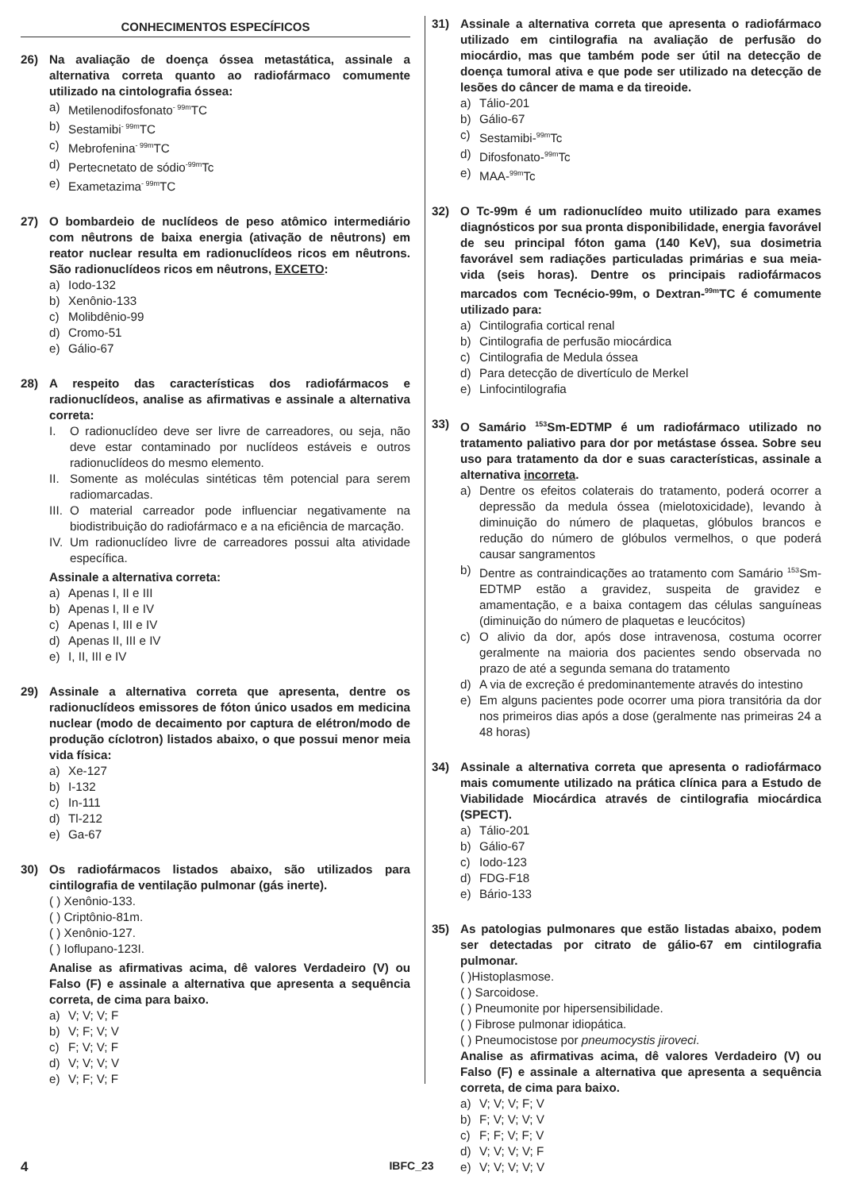CONHECIMENTOS ESPECÍFICOS
26) Na avaliação de doença óssea metastática, assinale a alternativa correta quanto ao radiofármaco comumente utilizado na cintolografia óssea:
a) Metilenodifosfonato<sup>- 99m</sup>TC
b) Sestamibi<sup>- 99m</sup>TC
c) Mebrofenina<sup>- 99m</sup>TC
d) Pertecnetato de sódio<sup>-99m</sup>Tc
e) Exametazima<sup>- 99m</sup>TC
27) O bombardeio de nuclídeos de peso atômico intermediário com nêutrons de baixa energia (ativação de nêutrons) em reator nuclear resulta em radionuclídeos ricos em nêutrons. São radionuclídeos ricos em nêutrons, EXCETO:
a) Iodo-132
b) Xenônio-133
c) Molibdênio-99
d) Cromo-51
e) Gálio-67
28) A respeito das características dos radiofármacos e radionuclídeos, analise as afirmativas e assinale a alternativa correta:
I. O radionuclídeo deve ser livre de carreadores, ou seja, não deve estar contaminado por nuclídeos estáveis e outros radionuclídeos do mesmo elemento.
II. Somente as moléculas sintéticas têm potencial para serem radiomarcadas.
III. O material carreador pode influenciar negativamente na biodistribuição do radiofármaco e a na eficiência de marcação.
IV. Um radionuclídeo livre de carreadores possui alta atividade específica.
Assinale a alternativa correta:
a) Apenas I, II e III
b) Apenas I, II e IV
c) Apenas I, III e IV
d) Apenas II, III e IV
e) I, II, III e IV
29) Assinale a alternativa correta que apresenta, dentre os radionuclídeos emissores de fóton único usados em medicina nuclear (modo de decaimento por captura de elétron/modo de produção cíclotron) listados abaixo, o que possui menor meia vida física:
a) Xe-127
b) I-132
c) In-111
d) Tl-212
e) Ga-67
30) Os radiofármacos listados abaixo, são utilizados para cintilografia de ventilação pulmonar (gás inerte).
( ) Xenônio-133.
( ) Criptônio-81m.
( ) Xenônio-127.
( ) Ioflupano-123I.
Analise as afirmativas acima, dê valores Verdadeiro (V) ou Falso (F) e assinale a alternativa que apresenta a sequência correta, de cima para baixo.
a) V; V; V; F
b) V; F; V; V
c) F; V; V; F
d) V; V; V; V
e) V; F; V; F
31) Assinale a alternativa correta que apresenta o radiofármaco utilizado em cintilografia na avaliação de perfusão do miocárdio, mas que também pode ser útil na detecção de doença tumoral ativa e que pode ser utilizado na detecção de lesões do câncer de mama e da tireoide.
a) Tálio-201
b) Gálio-67
c) Sestamibi-<sup>99m</sup>Tc
d) Difosfonato-<sup>99m</sup>Tc
e) MAA-<sup>99m</sup>Tc
32) O Tc-99m é um radionuclídeo muito utilizado para exames diagnósticos por sua pronta disponibilidade, energia favorável de seu principal fóton gama (140 KeV), sua dosimetria favorável sem radiações particuladas primárias e sua meia-vida (seis horas). Dentre os principais radiofármacos marcados com Tecnécio-99m, o Dextran-<sup>99m</sup>TC é comumente utilizado para:
a) Cintilografia cortical renal
b) Cintilografia de perfusão miocárdica
c) Cintilografia de Medula óssea
d) Para detecção de divertículo de Merkel
e) Linfocintilografia
33) O Samário <sup>153</sup>Sm-EDTMP é um radiofármaco utilizado no tratamento paliativo para dor por metástase óssea. Sobre seu uso para tratamento da dor e suas características, assinale a alternativa incorreta.
a) Dentre os efeitos colaterais do tratamento, poderá ocorrer a depressão da medula óssea (mielotoxicidade), levando à diminuição do número de plaquetas, glóbulos brancos e redução do número de glóbulos vermelhos, o que poderá causar sangramentos
b) Dentre as contraindicações ao tratamento com Samário <sup>153</sup>Sm-EDTMP estão a gravidez, suspeita de gravidez e amamentação, e a baixa contagem das células sanguíneas (diminuição do número de plaquetas e leucócitos)
c) O alivio da dor, após dose intravenosa, costuma ocorrer geralmente na maioria dos pacientes sendo observada no prazo de até a segunda semana do tratamento
d) A via de excreção é predominantemente através do intestino
e) Em alguns pacientes pode ocorrer uma piora transitória da dor nos primeiros dias após a dose (geralmente nas primeiras 24 a 48 horas)
34) Assinale a alternativa correta que apresenta o radiofármaco mais comumente utilizado na prática clínica para a Estudo de Viabilidade Miocárdica através de cintilografia miocárdica (SPECT).
a) Tálio-201
b) Gálio-67
c) Iodo-123
d) FDG-F18
e) Bário-133
35) As patologias pulmonares que estão listadas abaixo, podem ser detectadas por citrato de gálio-67 em cintilografia pulmonar.
( )Histoplasmose.
( ) Sarcoidose.
( ) Pneumonite por hipersensibilidade.
( ) Fibrose pulmonar idiopática.
( ) Pneumocistose por pneumocystis jiroveci.
Analise as afirmativas acima, dê valores Verdadeiro (V) ou Falso (F) e assinale a alternativa que apresenta a sequência correta, de cima para baixo.
a) V; V; V; F; V
b) F; V; V; V; V
c) F; F; V; F; V
d) V; V; V; V; F
e) V; V; V; V; V
4 IBFC_23